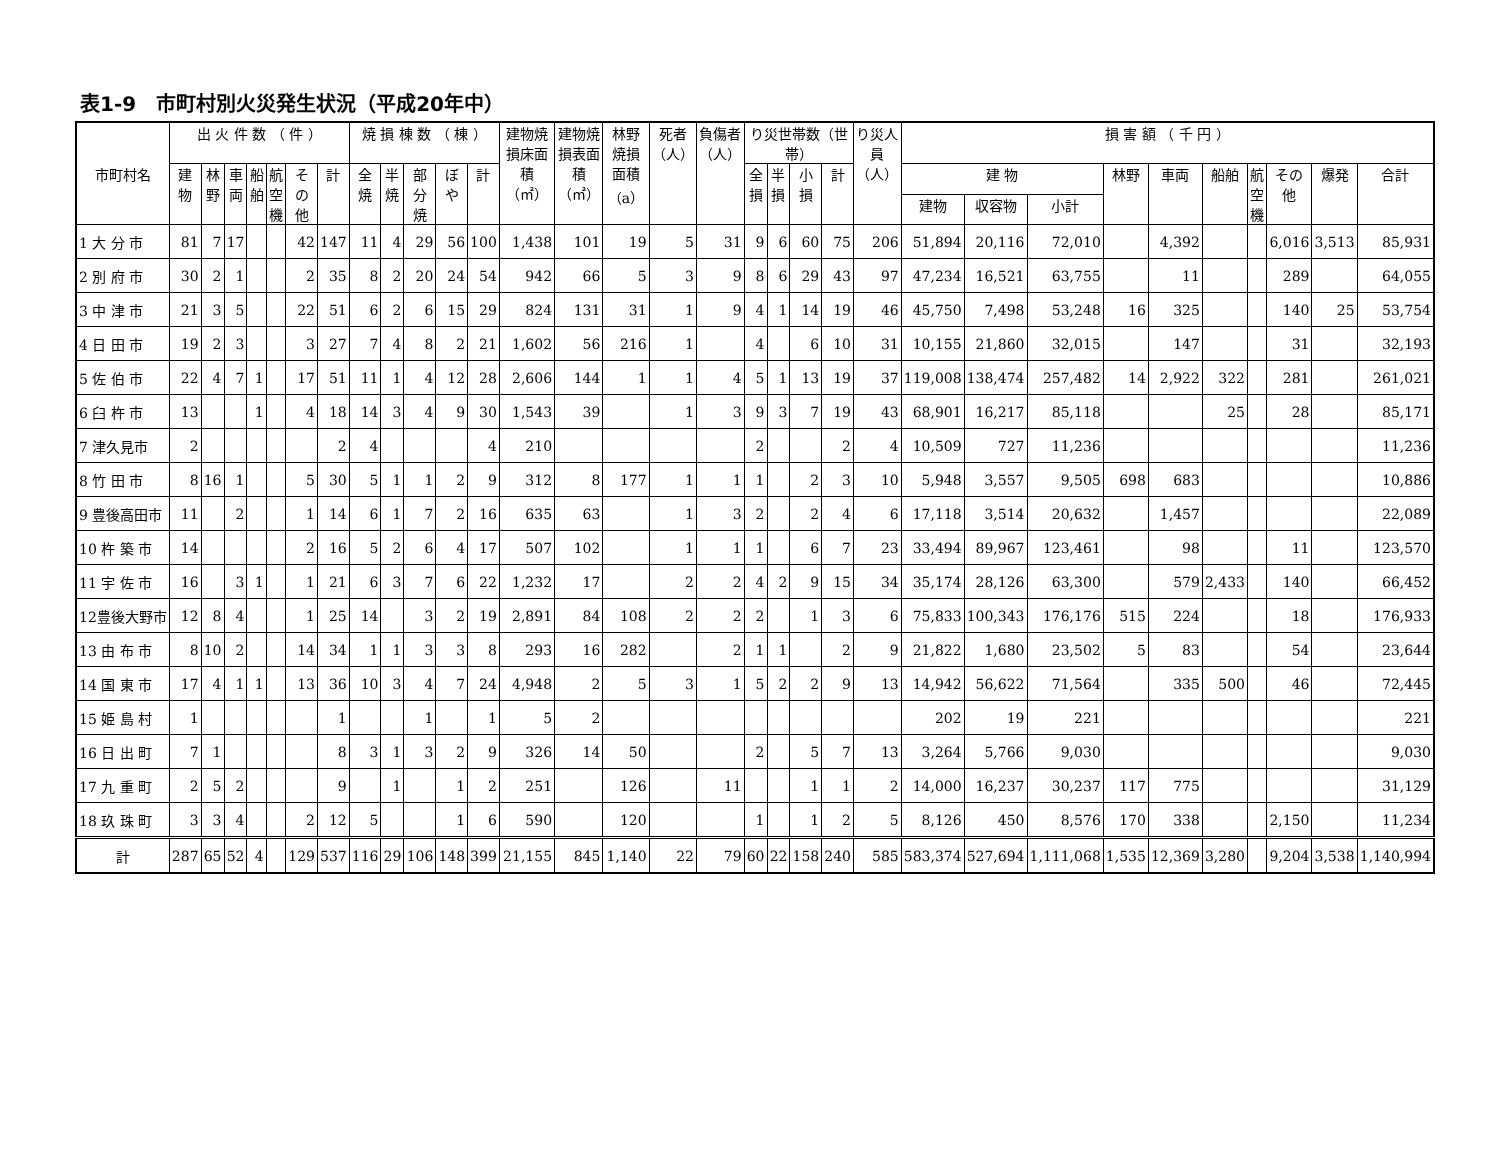表1-9　市町村別火災発生状況（平成20年中）
| 市町村名 | 出 火 件 数 （ 件 ） | | | | | | | 焼 損 棟 数 （ 棟 ） | | | | | 建物焼損床面積（㎡） | 建物焼損表面積（㎡） | 林野焼損面積（a） | 死者（人） | 負傷者（人） | り災世帯数（世帯） | | | | り災人員（人） | 損 害 額 （ 千 円 ） | | | | | | | | | |
| --- | --- | --- | --- | --- | --- | --- | --- | --- | --- | --- | --- | --- | --- | --- | --- | --- | --- | --- | --- | --- | --- | --- | --- | --- | --- | --- | --- | --- | --- | --- | --- | --- |
| | 建物 | 林野 | 車両 | 船舶 | 航空機 | その他 | 計 | 全焼 | 半焼 | 部分焼 | ぼや | 計 | | | | | | 全損 | 半損 | 小損 | 計 | | 建 物 | | | 林野 | 車両 | 船舶 | 航空機 | その他 | 爆発 | 合計 |
| | | | | | | | | | | | | | | | | | | | | | | | 建物 | 収容物 | 小計 | | | | | | | |
| 1 大 分 市 | 81 | 7 | 17 | | | 42 | 147 | 11 | 4 | 29 | 56 | 100 | 1,438 | 101 | 19 | 5 | 31 | 9 | 6 | 60 | 75 | 206 | 51,894 | 20,116 | 72,010 | | 4,392 | | | 6,016 | 3,513 | 85,931 |
| 2 別 府 市 | 30 | 2 | 1 | | | 2 | 35 | 8 | 2 | 20 | 24 | 54 | 942 | 66 | 5 | 3 | 9 | 8 | 6 | 29 | 43 | 97 | 47,234 | 16,521 | 63,755 | | 11 | | | 289 | | 64,055 |
| 3 中 津 市 | 21 | 3 | 5 | | | 22 | 51 | 6 | 2 | 6 | 15 | 29 | 824 | 131 | 31 | 1 | 9 | 4 | 1 | 14 | 19 | 46 | 45,750 | 7,498 | 53,248 | 16 | 325 | | | 140 | 25 | 53,754 |
| 4 日 田 市 | 19 | 2 | 3 | | | 3 | 27 | 7 | 4 | 8 | 2 | 21 | 1,602 | 56 | 216 | 1 | | 4 | | 6 | 10 | 31 | 10,155 | 21,860 | 32,015 | | 147 | | | 31 | | 32,193 |
| 5 佐 伯 市 | 22 | 4 | 7 | 1 | | 17 | 51 | 11 | 1 | 4 | 12 | 28 | 2,606 | 144 | 1 | 1 | 4 | 5 | 1 | 13 | 19 | 37 | 119,008 | 138,474 | 257,482 | 14 | 2,922 | 322 | | 281 | | 261,021 |
| 6 臼 杵 市 | 13 | | | 1 | | 4 | 18 | 14 | 3 | 4 | 9 | 30 | 1,543 | 39 | | 1 | 3 | 9 | 3 | 7 | 19 | 43 | 68,901 | 16,217 | 85,118 | | | 25 | | 28 | | 85,171 |
| 7 津久見市 | 2 | | | | | | 2 | 4 | | | | 4 | 210 | | | | | 2 | | | 2 | 4 | 10,509 | 727 | 11,236 | | | | | | | 11,236 |
| 8 竹 田 市 | 8 | 16 | 1 | | | 5 | 30 | 5 | 1 | 1 | 2 | 9 | 312 | 8 | 177 | 1 | 1 | 1 | | 2 | 3 | 10 | 5,948 | 3,557 | 9,505 | 698 | 683 | | | | | 10,886 |
| 9 豊後高田市 | 11 | | 2 | | | 1 | 14 | 6 | 1 | 7 | 2 | 16 | 635 | 63 | | 1 | 3 | 2 | | 2 | 4 | 6 | 17,118 | 3,514 | 20,632 | | 1,457 | | | | | 22,089 |
| 10 杵 築 市 | 14 | | | | | 2 | 16 | 5 | 2 | 6 | 4 | 17 | 507 | 102 | | 1 | 1 | 1 | | 6 | 7 | 23 | 33,494 | 89,967 | 123,461 | | 98 | | | 11 | | 123,570 |
| 11 宇 佐 市 | 16 | | 3 | 1 | | 1 | 21 | 6 | 3 | 7 | 6 | 22 | 1,232 | 17 | | 2 | 2 | 4 | 2 | 9 | 15 | 34 | 35,174 | 28,126 | 63,300 | | 579 | 2,433 | | 140 | | 66,452 |
| 12豊後大野市 | 12 | 8 | 4 | | | 1 | 25 | 14 | | 3 | 2 | 19 | 2,891 | 84 | 108 | 2 | 2 | 2 | | 1 | 3 | 6 | 75,833 | 100,343 | 176,176 | 515 | 224 | | | 18 | | 176,933 |
| 13 由 布 市 | 8 | 10 | 2 | | | 14 | 34 | 1 | 1 | 3 | 3 | 8 | 293 | 16 | 282 | | 2 | 1 | 1 | | 2 | 9 | 21,822 | 1,680 | 23,502 | 5 | 83 | | | 54 | | 23,644 |
| 14 国 東 市 | 17 | 4 | 1 | 1 | | 13 | 36 | 10 | 3 | 4 | 7 | 24 | 4,948 | 2 | 5 | 3 | 1 | 5 | 2 | 2 | 9 | 13 | 14,942 | 56,622 | 71,564 | | 335 | 500 | | 46 | | 72,445 |
| 15 姫 島 村 | 1 | | | | | | 1 | | | 1 | | 1 | 5 | 2 | | | | | | | | | 202 | 19 | 221 | | | | | | | 221 |
| 16 日 出 町 | 7 | 1 | | | | | 8 | 3 | 1 | 3 | 2 | 9 | 326 | 14 | 50 | | | 2 | | 5 | 7 | 13 | 3,264 | 5,766 | 9,030 | | | | | | | 9,030 |
| 17 九 重 町 | 2 | 5 | 2 | | | | 9 | | 1 | | 1 | 2 | 251 | | 126 | | 11 | | | 1 | 1 | 2 | 14,000 | 16,237 | 30,237 | 117 | 775 | | | | | 31,129 |
| 18 玖 珠 町 | 3 | 3 | 4 | | | 2 | 12 | 5 | | | 1 | 6 | 590 | | 120 | | | 1 | | 1 | 2 | 5 | 8,126 | 450 | 8,576 | 170 | 338 | | | 2,150 | | 11,234 |
| 計 | 287 | 65 | 52 | 4 | | 129 | 537 | 116 | 29 | 106 | 148 | 399 | 21,155 | 845 | 1,140 | 22 | 79 | 60 | 22 | 158 | 240 | 585 | 583,374 | 527,694 | 1,111,068 | 1,535 | 12,369 | 3,280 | | 9,204 | 3,538 | 1,140,994 |